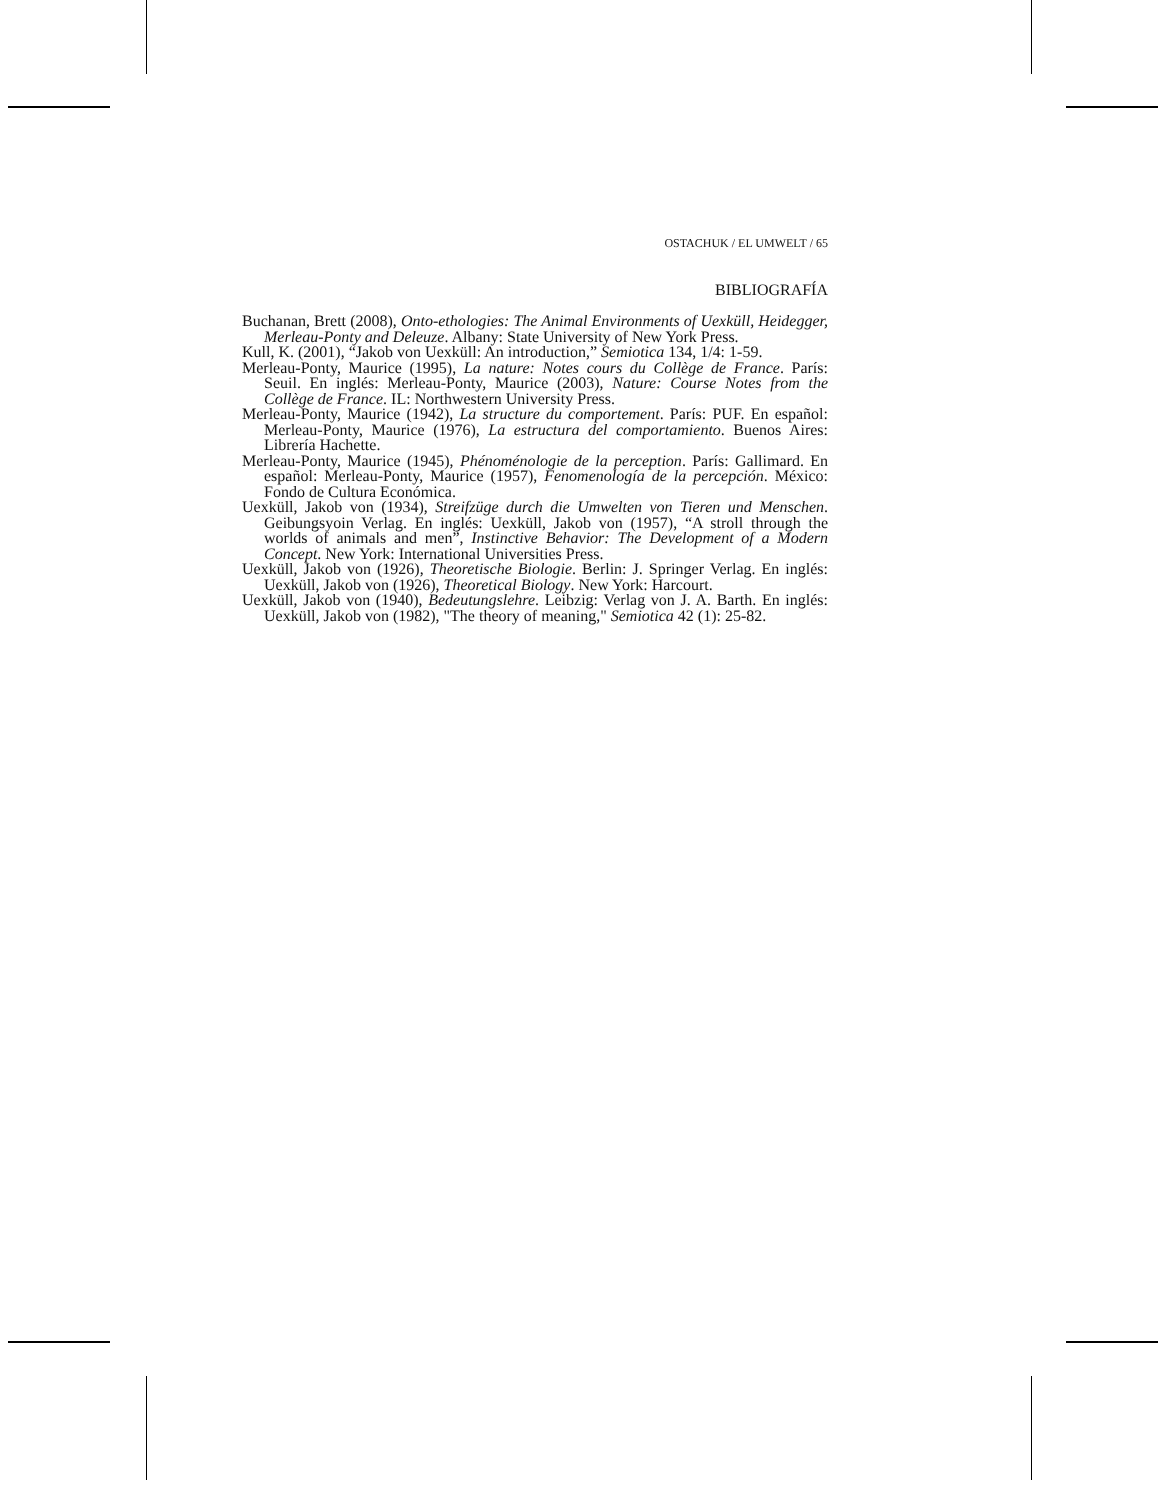OSTACHUK / EL UMWELT / 65
BIBLIOGRAFÍA
Buchanan, Brett (2008), Onto-ethologies: The Animal Environments of Uexküll, Heidegger, Merleau-Ponty and Deleuze. Albany: State University of New York Press.
Kull, K. (2001), “Jakob von Uexküll: An introduction,” Semiotica 134, 1/4: 1-59.
Merleau-Ponty, Maurice (1995), La nature: Notes cours du Collège de France. París: Seuil. En inglés: Merleau-Ponty, Maurice (2003), Nature: Course Notes from the Collège de France. IL: Northwestern University Press.
Merleau-Ponty, Maurice (1942), La structure du comportement. París: PUF. En español: Merleau-Ponty, Maurice (1976), La estructura del comportamiento. Buenos Aires: Librería Hachette.
Merleau-Ponty, Maurice (1945), Phénoménologie de la perception. París: Gallimard. En español: Merleau-Ponty, Maurice (1957), Fenomenología de la percepción. México: Fondo de Cultura Económica.
Uexküll, Jakob von (1934), Streifzüge durch die Umwelten von Tieren und Menschen. Geibungsyoin Verlag. En inglés: Uexküll, Jakob von (1957), “A stroll through the worlds of animals and men”, Instinctive Behavior: The Development of a Modern Concept. New York: International Universities Press.
Uexküll, Jakob von (1926), Theoretische Biologie. Berlin: J. Springer Verlag. En inglés: Uexküll, Jakob von (1926), Theoretical Biology. New York: Harcourt.
Uexküll, Jakob von (1940), Bedeutungslehre. Leibzig: Verlag von J. A. Barth. En inglés: Uexküll, Jakob von (1982), "The theory of meaning," Semiotica 42 (1): 25-82.